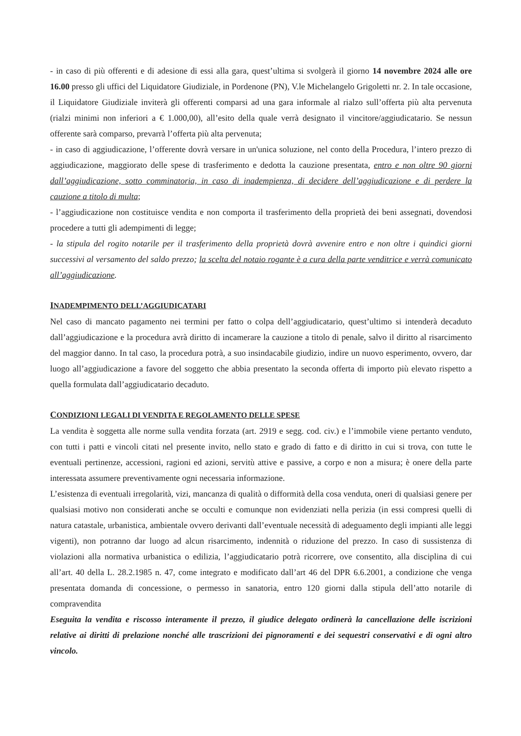- in caso di più offerenti e di adesione di essi alla gara, quest’ultima si svolgerà il giorno 14 novembre 2024 alle ore 16.00 presso gli uffici del Liquidatore Giudiziale, in Pordenone (PN), V.le Michelangelo Grigoletti nr. 2. In tale occasione, il Liquidatore Giudiziale inviterà gli offerenti comparsi ad una gara informale al rialzo sull’offerta più alta pervenuta (rialzi minimi non inferiori a € 1.000,00), all’esito della quale verrà designato il vincitore/aggiudicatario. Se nessun offerente sarà comparso, prevarrà l’offerta più alta pervenuta;
- in caso di aggiudicazione, l’offerente dovrà versare in un'unica soluzione, nel conto della Procedura, l’intero prezzo di aggiudicazione, maggiorato delle spese di trasferimento e dedotta la cauzione presentata, entro e non oltre 90 giorni dall’aggiudicazione, sotto comminatoria, in caso di inadempienza, di decidere dell’aggiudicazione e di perdere la cauzione a titolo di multa;
- l’aggiudicazione non costituisce vendita e non comporta il trasferimento della proprietà dei beni assegnati, dovendosi procedere a tutti gli adempimenti di legge;
- la stipula del rogito notarile per il trasferimento della proprietà dovrà avvenire entro e non oltre i quindici giorni successivi al versamento del saldo prezzo; la scelta del notaio rogante è a cura della parte venditrice e verrà comunicato all’aggiudicazione.
INADEMPIMENTO DELL’AGGIUDICATARI
Nel caso di mancato pagamento nei termini per fatto o colpa dell’aggiudicatario, quest’ultimo si intenderà decaduto dall’aggiudicazione e la procedura avrà diritto di incamerare la cauzione a titolo di penale, salvo il diritto al risarcimento del maggior danno. In tal caso, la procedura potrà, a suo insindacabile giudizio, indire un nuovo esperimento, ovvero, dar luogo all’aggiudicazione a favore del soggetto che abbia presentato la seconda offerta di importo più elevato rispetto a quella formulata dall’aggiudicatario decaduto.
CONDIZIONI LEGALI DI VENDITA E REGOLAMENTO DELLE SPESE
La vendita è soggetta alle norme sulla vendita forzata (art. 2919 e segg. cod. civ.) e l’immobile viene pertanto venduto, con tutti i patti e vincoli citati nel presente invito, nello stato e grado di fatto e di diritto in cui si trova, con tutte le eventuali pertinenze, accessioni, ragioni ed azioni, servitù attive e passive, a corpo e non a misura; è onere della parte interessata assumere preventivamente ogni necessaria informazione.
L’esistenza di eventuali irregolarità, vizi, mancanza di qualità o difformità della cosa venduta, oneri di qualsiasi genere per qualsiasi motivo non considerati anche se occulti e comunque non evidenziati nella perizia (in essi compresi quelli di natura catastale, urbanistica, ambientale ovvero derivanti dall’eventuale necessità di adeguamento degli impianti alle leggi vigenti), non potranno dar luogo ad alcun risarcimento, indennità o riduzione del prezzo. In caso di sussistenza di violazioni alla normativa urbanistica o edilizia, l’aggiudicatario potrà ricorrere, ove consentito, alla disciplina di cui all’art. 40 della L. 28.2.1985 n. 47, come integrato e modificato dall’art 46 del DPR 6.6.2001, a condizione che venga presentata domanda di concessione, o permesso in sanatoria, entro 120 giorni dalla stipula dell’atto notarile di compravendita
Eseguita la vendita e riscosso interamente il prezzo, il giudice delegato ordinerà la cancellazione delle iscrizioni relative ai diritti di prelazione nonché alle trascrizioni dei pignoramenti e dei sequestri conservativi e di ogni altro vincolo.